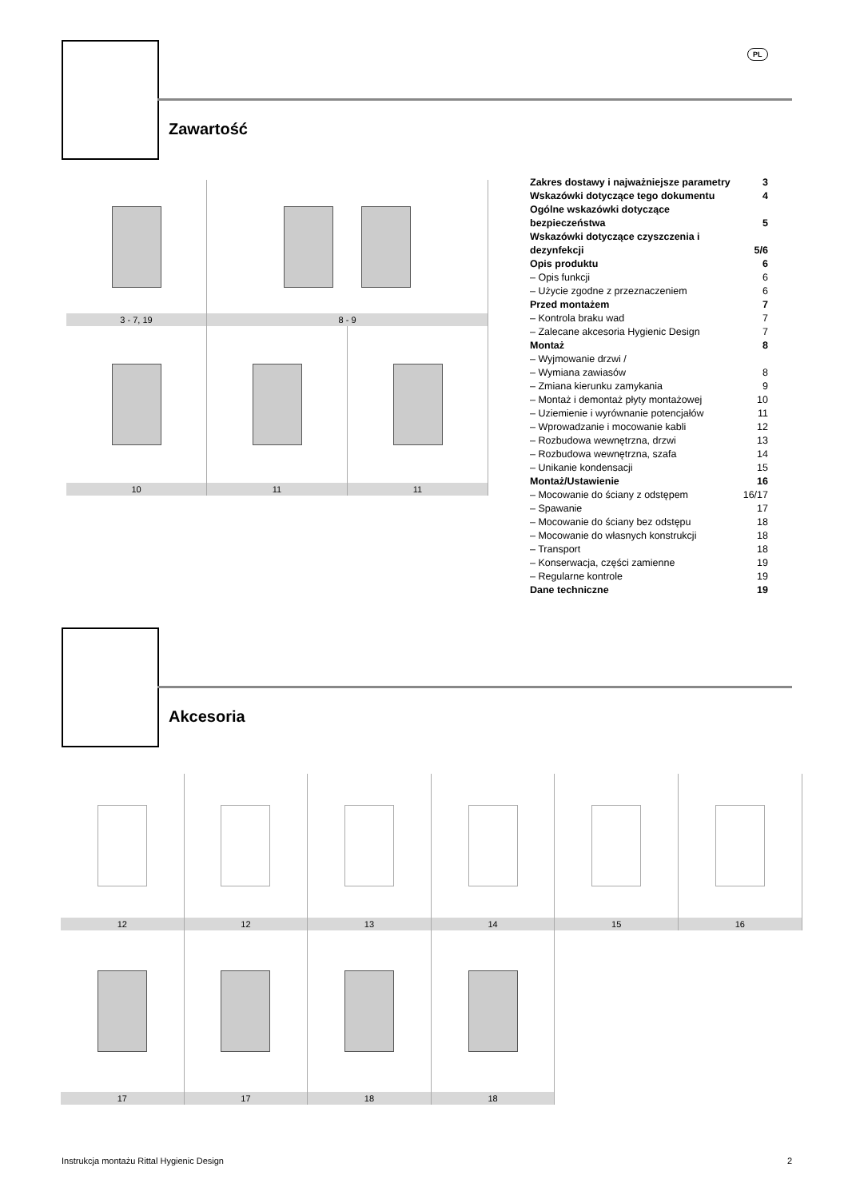PL
Zawartość
3 - 7, 19
8 - 9
10
11
11
| Zakres dostawy i najważniejsze parametry | 3 |
| Wskazówki dotyczące tego dokumentu | 4 |
| Ogólne wskazówki dotyczące bezpieczeństwa | 5 |
| Wskazówki dotyczące czyszczenia i dezynfekcji | 5/6 |
| Opis produktu | 6 |
| – Opis funkcji | 6 |
| – Użycie zgodne z przeznaczeniem | 6 |
| Przed montażem | 7 |
| – Kontrola braku wad | 7 |
| – Zalecane akcesoria Hygienic Design | 7 |
| Montaż | 8 |
| – Wyjmowanie drzwi / | |
| – Wymiana zawiasów | 8 |
| – Zmiana kierunku zamykania | 9 |
| – Montaż i demontaż płyty montażowej | 10 |
| – Uziemienie i wyrównanie potencjałów | 11 |
| – Wprowadzanie i mocowanie kabli | 12 |
| – Rozbudowa wewnętrzna, drzwi | 13 |
| – Rozbudowa wewnętrzna, szafa | 14 |
| – Unikanie kondensacji | 15 |
| Montaż/Ustawienie | 16 |
| – Mocowanie do ściany z odstępem | 16/17 |
| – Spawanie | 17 |
| – Mocowanie do ściany bez odstępu | 18 |
| – Mocowanie do własnych konstrukcji | 18 |
| – Transport | 18 |
| – Konserwacja, części zamienne | 19 |
| – Regularne kontrole | 19 |
| Dane techniczne | 19 |
Akcesoria
12
12
13
14
15
16
17
17
18
18
Instrukcja montażu Rittal Hygienic Design 2